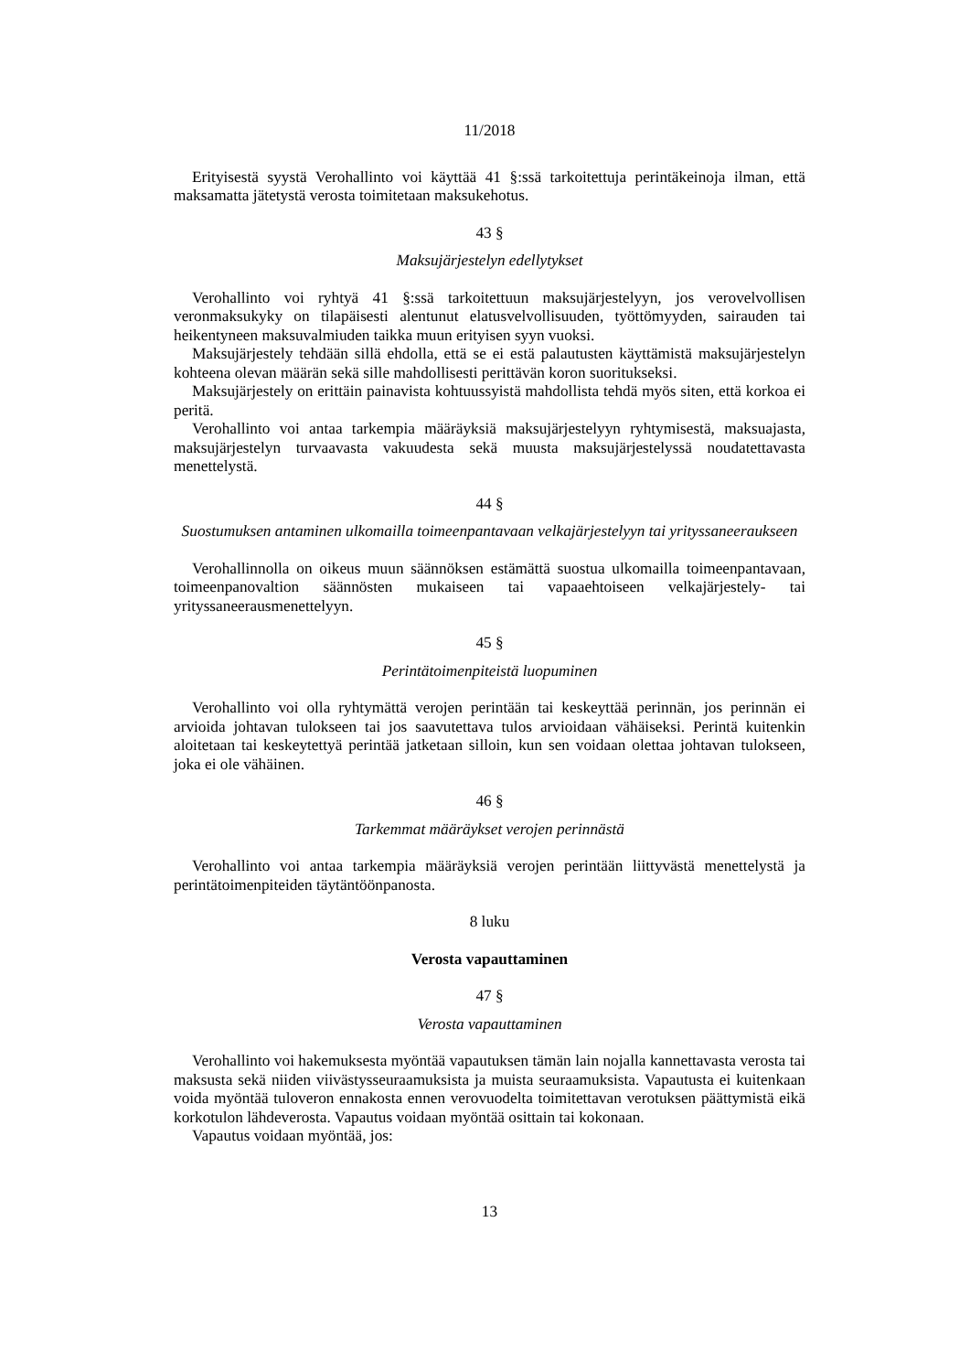11/2018
Erityisestä syystä Verohallinto voi käyttää 41 §:ssä tarkoitettuja perintäkeinoja ilman, että maksamatta jätetystä verosta toimitetaan maksukehotus.
43 §
Maksujärjestelyn edellytykset
Verohallinto voi ryhtyä 41 §:ssä tarkoitettuun maksujärjestelyyn, jos verovelvollisen veronmaksukyky on tilapäisesti alentunut elatusvelvollisuuden, työttömyyden, sairauden tai heikentyneen maksuvalmiuden taikka muun erityisen syyn vuoksi.
Maksujärjestely tehdään sillä ehdolla, että se ei estä palautusten käyttämistä maksujärjestelyn kohteena olevan määrän sekä sille mahdollisesti perittävän koron suoritukseksi.
Maksujärjestely on erittäin painavista kohtuussyistä mahdollista tehdä myös siten, että korkoa ei peritä.
Verohallinto voi antaa tarkempia määräyksiä maksujärjestelyyn ryhtymisestä, maksuajasta, maksujärjestelyn turvaavasta vakuudesta sekä muusta maksujärjestelyssä noudatettavasta menettelystä.
44 §
Suostumuksen antaminen ulkomailla toimeenpantavaan velkajärjestelyyn tai yrityssaneeraukseen
Verohallinnolla on oikeus muun säännöksen estämättä suostua ulkomailla toimeenpantavaan, toimeenpanovaltion säännösten mukaiseen tai vapaaehtoiseen velkajärjestely- tai yrityssaneerausmenettelyyn.
45 §
Perintätoimenpiteistä luopuminen
Verohallinto voi olla ryhtymättä verojen perintään tai keskeyttää perinnän, jos perinnän ei arvioida johtavan tulokseen tai jos saavutettava tulos arvioidaan vähäiseksi. Perintä kuitenkin aloitetaan tai keskeytettyä perintää jatketaan silloin, kun sen voidaan olettaa johtavan tulokseen, joka ei ole vähäinen.
46 §
Tarkemmat määräykset verojen perinnästä
Verohallinto voi antaa tarkempia määräyksiä verojen perintään liittyvästä menettelystä ja perintätoimenpiteiden täytäntöönpanosta.
8 luku
Verosta vapauttaminen
47 §
Verosta vapauttaminen
Verohallinto voi hakemuksesta myöntää vapautuksen tämän lain nojalla kannettavasta verosta tai maksusta sekä niiden viivästysseuraamuksista ja muista seuraamuksista. Vapautusta ei kuitenkaan voida myöntää tuloveron ennakosta ennen verovuodelta toimitettavan verotuksen päättymistä eikä korkotulon lähdeverosta. Vapautus voidaan myöntää osittain tai kokonaan.
Vapautus voidaan myöntää, jos:
13